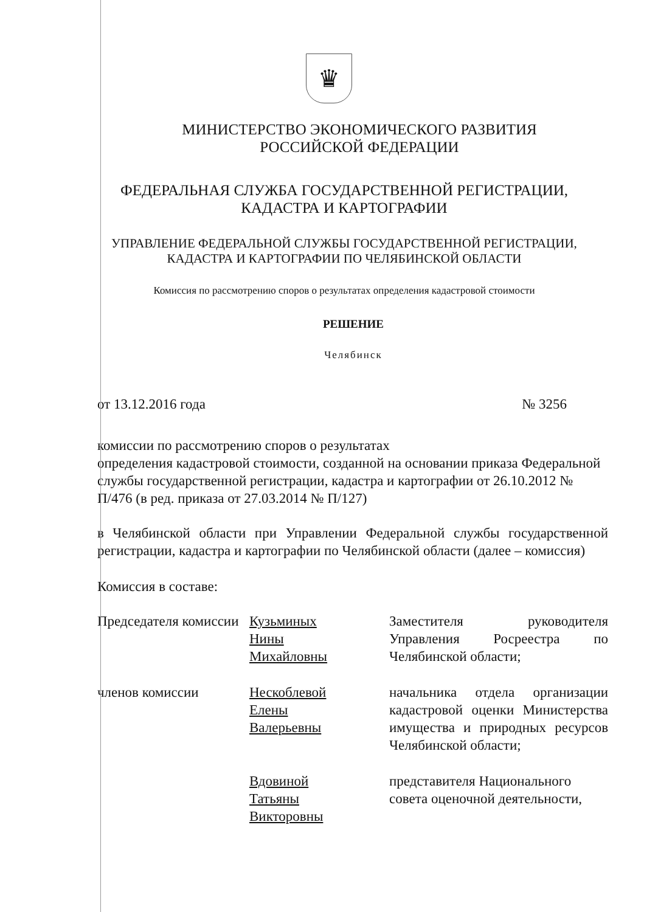♛
МИНИСТЕРСТВО ЭКОНОМИЧЕСКОГО РАЗВИТИЯ
РОССИЙСКОЙ ФЕДЕРАЦИИ
ФЕДЕРАЛЬНАЯ СЛУЖБА ГОСУДАРСТВЕННОЙ РЕГИСТРАЦИИ,
КАДАСТРА И КАРТОГРАФИИ
УПРАВЛЕНИЕ ФЕДЕРАЛЬНОЙ СЛУЖБЫ ГОСУДАРСТВЕННОЙ РЕГИСТРАЦИИ,
КАДАСТРА И КАРТОГРАФИИ ПО ЧЕЛЯБИНСКОЙ ОБЛАСТИ
Комиссия по рассмотрению споров о результатах определения кадастровой стоимости
РЕШЕНИЕ
Челябинск
от 13.12.2016 года № 3256
комиссии по рассмотрению споров о результатах
определения кадастровой стоимости, созданной на основании приказа Федеральной службы государственной регистрации, кадастра и картографии от 26.10.2012 № П/476 (в ред. приказа от 27.03.2014 № П/127)
в Челябинской области при Управлении Федеральной службы государственной регистрации, кадастра и картографии по Челябинской области (далее – комиссия)
Комиссия в составе:
| Председателя комиссии | Кузьминых Нины Михайловны | Заместителя руководителя Управления Росреестра по Челябинской области; |
| членов комиссии | Нескоблевой Елены Валерьевны | начальника отдела организации кадастровой оценки Министерства имущества и природных ресурсов Челябинской области; |
| | Вдовиной Татьяны Викторовны | представителя Национального совета оценочной деятельности, |